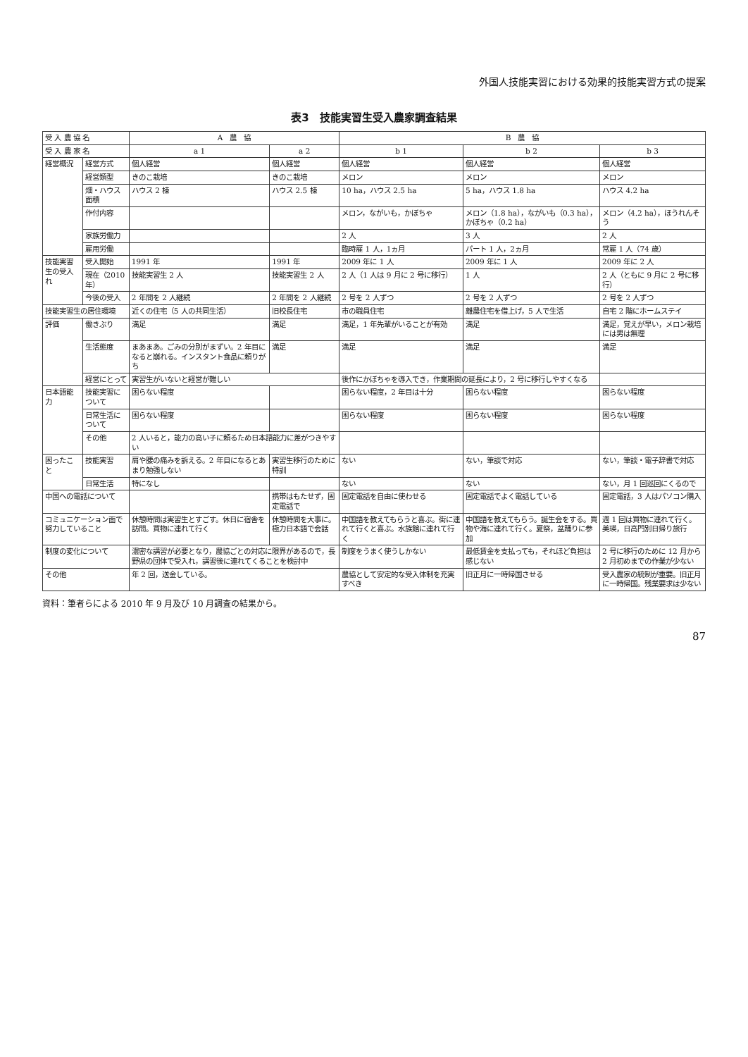外国人技能実習における効果的技能実習方式の提案
表3　技能実習生受入農家調査結果
| 受 入 農 協 名 | | A 農 協 | | B 農 協 | | |
| --- | --- | --- | --- | --- | --- | --- |
| 受 入 農 家 名 | | a 1 | a 2 | b 1 | b 2 | b 3 |
| 経営概況 | 経営方式 | 個人経営 | 個人経営 | 個人経営 | 個人経営 | 個人経営 |
| | 経営類型 | きのこ栽培 | きのこ栽培 | メロン | メロン | メロン |
| | 畑・ハウス面積 | ハウス 2 棟 | ハウス 2.5 棟 | 10 ha，ハウス 2.5 ha | 5 ha，ハウス 1.8 ha | ハウス 4.2 ha |
| | 作付内容 | | | メロン，ながいも，かぼちゃ | メロン（1.8 ha），ながいも（0.3 ha），かぼちゃ（0.2 ha） | メロン（4.2 ha），ほうれんそう |
| | 家族労働力 | | | 2 人 | 3 人 | 2 人 |
| | 雇用労働 | | | 臨時雇 1 人，1ヵ月 | パート 1 人，2ヵ月 | 常雇 1 人（74 歳） |
| 技能実習生の受入れ | 受入開始 | 1991 年 | 1991 年 | 2009 年に 1 人 | 2009 年に 1 人 | 2009 年に 2 人 |
| | 現在（2010 年） | 技能実習生 2 人 | 技能実習生 2 人 | 2 人（1 人は 9 月に 2 号に移行） | 1 人 | 2 人（ともに 9 月に 2 号に移行） |
| | 今後の受入 | 2 年間を 2 人継続 | 2 年間を 2 人継続 | 2 号を 2 人ずつ | 2 号を 2 人ずつ | 2 号を 2 人ずつ |
| 技能実習生の居住環境 | | 近くの住宅（5 人の共同生活） | 旧校長住宅 | 市の職員住宅 | 離農住宅を借上げ，5 人で生活 | 自宅 2 階にホームステイ |
| 評価 | 働きぶり | 満足 | 満足 | 満足，1 年先輩がいることが有効 | 満足 | 満足，覚えが早い，メロン栽培には男は無理 |
| | 生活態度 | まあまあ。ごみの分別がまずい。2 年目になると崩れる。インスタント食品に頼りがち | 満足 | 満足 | 満足 | 満足 |
| | 経営にとって | 実習生がいないと経営が難しい | | 後作にかぼちゃを導入でき，作業期間の延長により，2 号に移行しやすくなる | | |
| 日本語能力 | 技能実習について | 困らない程度 | | 困らない程度，2 年目は十分 | 困らない程度 | 困らない程度 |
| | 日常生活について | 困らない程度 | | 困らない程度 | 困らない程度 | 困らない程度 |
| | その他 | 2 人いると，能力の高い子に頼るため日本語能力に差がつきやすい | | | | |
| 困ったこと | 技能実習 | 肩や腰の痛みを訴える。2 年目になるとあまり勉強しない | 実習生移行のために特訓 | ない | ない，筆談で対応 | ない，筆談・電子辞書で対応 |
| | 日常生活 | 特になし | | ない | ない | ない，月 1 回巡回にくるので |
| 中国への電話について | | | 携帯はもたせず，固定電話で | 固定電話を自由に使わせる | 固定電話でよく電話している | 固定電話，3 人はパソコン購入 |
| コミュニケーション面で努力していること | | 休憩時間は実習生とすごす。休日に宿舎を訪問。買物に連れて行く | 休憩時間を大事に。極力日本語で会話 | 中国語を教えてもらうと喜ぶ。街に連れて行くと喜ぶ。水族館に連れて行く | 中国語を教えてもらう。誕生会をする。買物や海に連れて行く。夏祭，盆踊りに参加 | 週 1 回は買物に連れて行く。美瑛，日高門別日帰り旅行 |
| 制度の変化について | | 濃密な講習が必要となり，農協ごとの対応に限界があるので，長野県の団体で受入れ，講習後に連れてくることを検討中 | | 制度をうまく使うしかない | 最低賃金を支払っても，それほど負担は感じない | 2 号に移行のために 12 月から 2 月初めまでの作業が少ない |
| その他 | | 年 2 回，送金している。 | | 農協として安定的な受入体制を充実すべき | 旧正月に一時帰国させる | 受入農家の統制が重要。旧正月に一時帰国。残業要求は少ない |
資料：筆者らによる 2010 年 9 月及び 10 月調査の結果から。
87